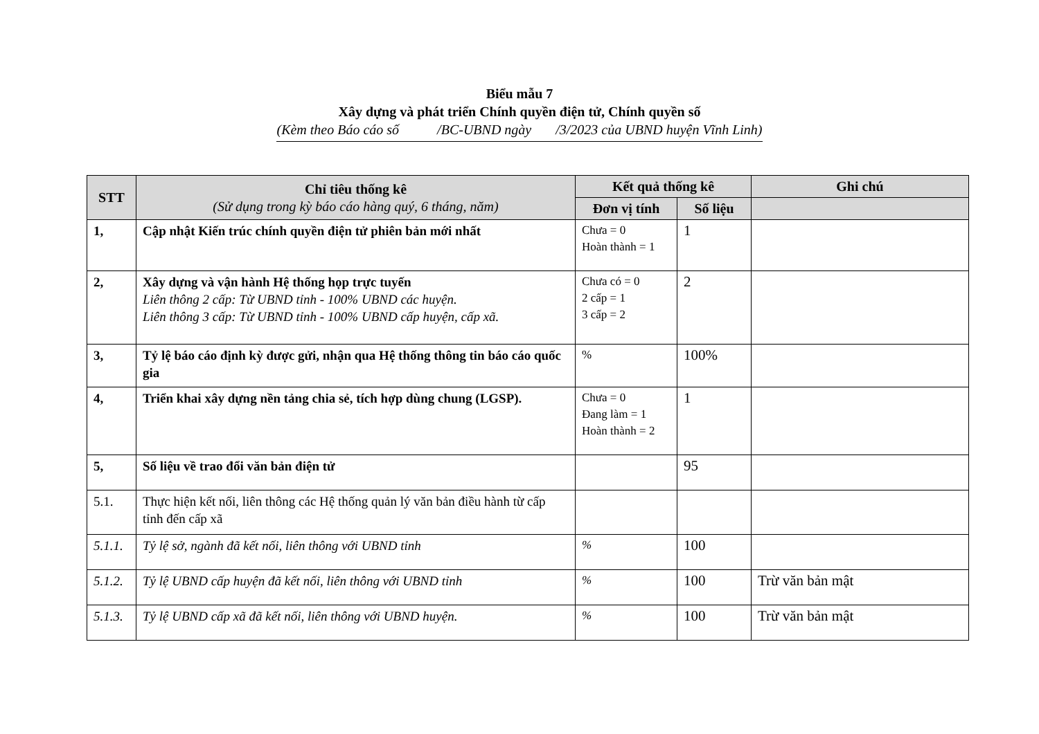Biểu mẫu 7
Xây dựng và phát triển Chính quyền điện tử, Chính quyền số
(Kèm theo Báo cáo số /BC-UBND ngày /3/2023 của UBND huyện Vĩnh Linh)
| STT | Chỉ tiêu thống kê (Sử dụng trong kỳ báo cáo hàng quý, 6 tháng, năm) | Kết quả thống kê | | Ghi chú |
| --- | --- | --- | --- | --- |
| | | Đơn vị tính | Số liệu | |
| 1, | Cập nhật Kiến trúc chính quyền điện tử phiên bản mới nhất | Chưa = 0 Hoàn thành = 1 | 1 | |
| 2, | Xây dựng và vận hành Hệ thống họp trực tuyến Liên thông 2 cấp: Từ UBND tỉnh - 100% UBND các huyện. Liên thông 3 cấp: Từ UBND tỉnh - 100% UBND cấp huyện, cấp xã. | Chưa có = 0 2 cấp = 1 3 cấp = 2 | 2 | |
| 3, | Tỷ lệ báo cáo định kỳ được gửi, nhận qua Hệ thống thông tin báo cáo quốc gia | % | 100% | |
| 4, | Triển khai xây dựng nền tảng chia sẻ, tích hợp dùng chung (LGSP). | Chưa = 0 Đang làm = 1 Hoàn thành = 2 | 1 | |
| 5, | Số liệu về trao đổi văn bản điện tử | | 95 | |
| 5.1. | Thực hiện kết nối, liên thông các Hệ thống quản lý văn bản điều hành từ cấp tỉnh đến cấp xã | | | |
| 5.1.1. | Tỷ lệ sở, ngành đã kết nối, liên thông với UBND tỉnh | % | 100 | |
| 5.1.2. | Tỷ lệ UBND cấp huyện đã kết nối, liên thông với UBND tỉnh | % | 100 | Trừ văn bản mật |
| 5.1.3. | Tỷ lệ UBND cấp xã đã kết nối, liên thông với UBND huyện. | % | 100 | Trừ văn bản mật |